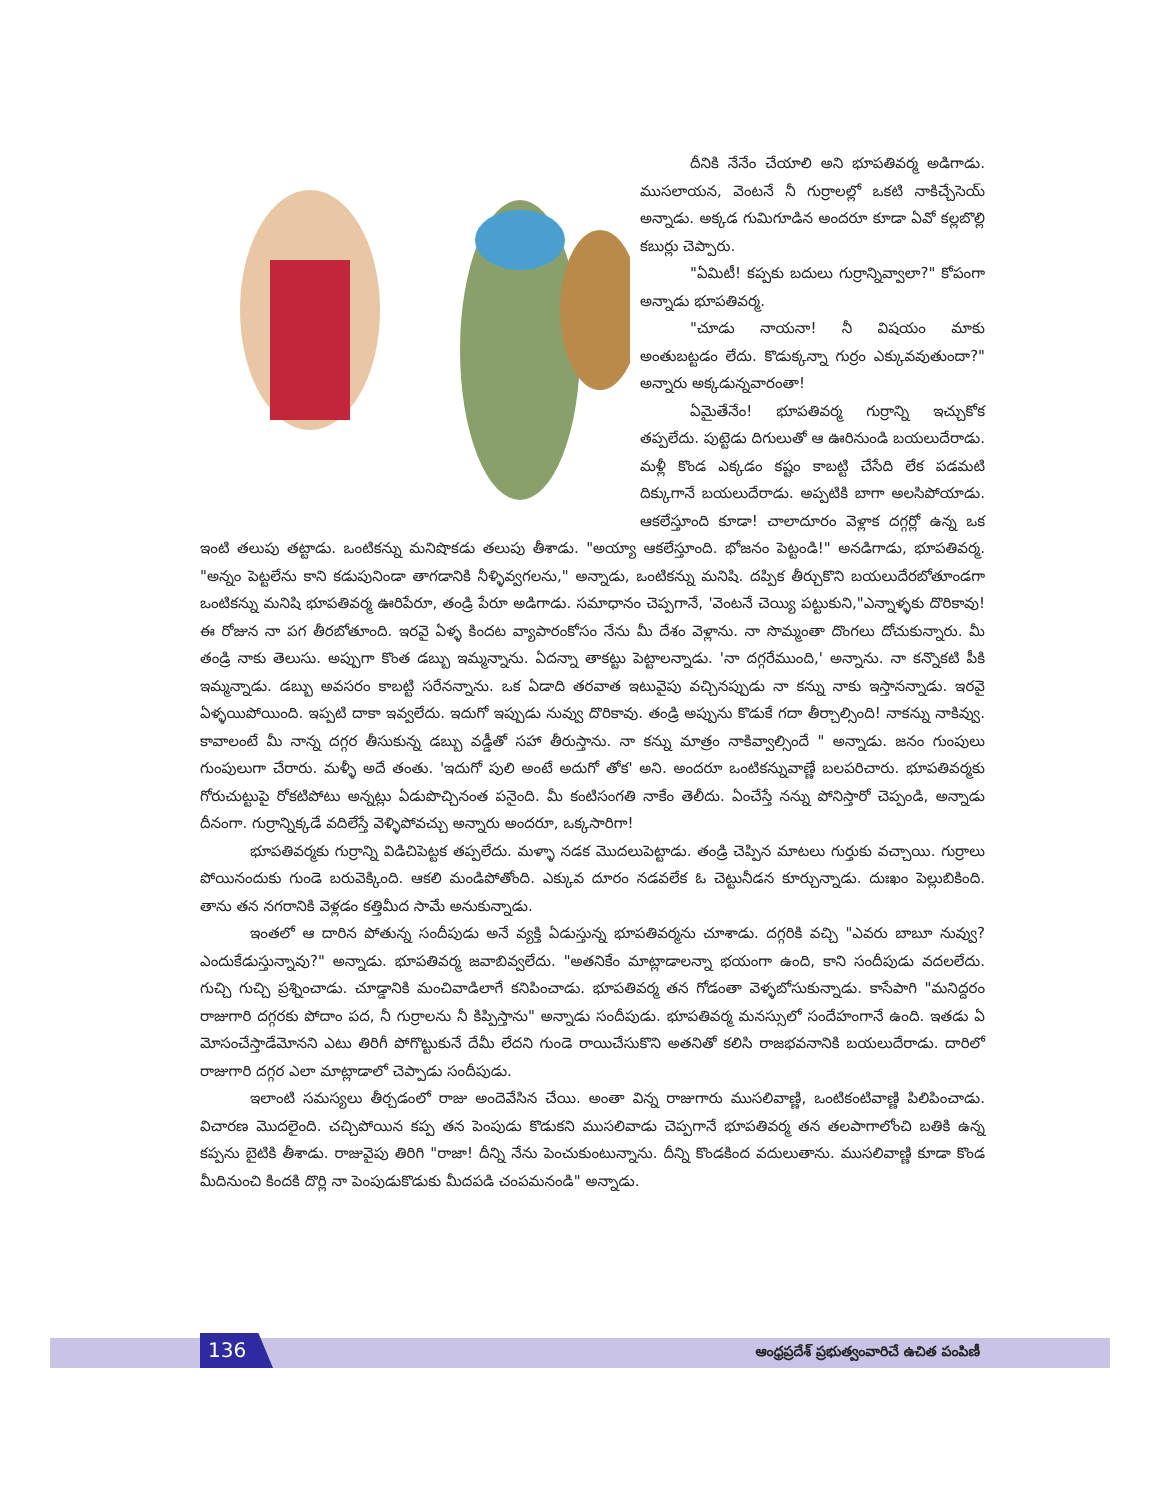దీనికి నేనేం చేయాలి అని భూపతివర్మ అడిగాడు. ముసలాయన, వెంటనే నీ గుర్రాలల్లో ఒకటి నాకిచ్చేసెయ్ అన్నాడు. అక్కడ గుమిగూడిన అందరూ కూడా ఏవో కల్లబొల్లి కబుర్లు చెప్పారు.
"ఏమిటీ! కప్పకు బదులు గుర్రాన్నివ్వాలా?" కోపంగా అన్నాడు భూపతివర్మ.
"చూడు నాయనా! నీ విషయం మాకు అంతుబట్టడం లేదు. కొడుక్కన్నా గుర్రం ఎక్కువవుతుందా?" అన్నారు అక్కడున్నవారంతా!
ఏమైతేనేం! భూపతివర్మ గుర్రాన్ని ఇచ్చుకోక తప్పలేదు. పుట్టెడు దిగులుతో ఆ ఊరినుండి బయలుదేరాడు. మళ్లీ కొండ ఎక్కడం కష్టం కాబట్టి చేసేది లేక పడమటి దిక్కుగానే బయలుదేరాడు. అప్పటికి బాగా అలసిపోయాడు. ఆకలేస్తూంది కూడా! చాలాదూరం వెళ్లాక దగ్గర్లో ఉన్న ఒక ఇంటి తలుపు తట్టాడు. ఒంటికన్ను మనిషొకడు తలుపు తీశాడు. "అయ్యా ఆకలేస్తూంది. భోజనం పెట్టండి!" అనడిగాడు, భూపతివర్మ. "అన్నం పెట్టలేను కాని కడుపునిండా తాగడానికి నీళ్ళివ్వగలను," అన్నాడు, ఒంటికన్ను మనిషి. దప్పిక తీర్చుకొని బయలుదేరబోతూండగా ఒంటికన్ను మనిషి భూపతివర్మ ఊరిపేరూ, తండ్రి పేరూ అడిగాడు. సమాధానం చెప్పగానే, 'వెంటనే చెయ్యి పట్టుకుని,"ఎన్నాళ్ళకు దొరికావు! ఈ రోజున నా పగ తీరబోతూంది. ఇరవై ఏళ్ళ కిందట వ్యాపారంకోసం నేను మీ దేశం వెళ్లాను. నా సొమ్మంతా దొంగలు దోచుకున్నారు. మీ తండ్రి నాకు తెలుసు. అప్పుగా కొంత డబ్బు ఇమ్మన్నాను. ఏదన్నా తాకట్టు పెట్టాలన్నాడు. 'నా దగ్గరేముంది,' అన్నాను. నా కన్నొకటి పీకి ఇమ్మన్నాడు. డబ్బు అవసరం కాబట్టి సరేనన్నాను. ఒక ఏడాది తరవాత ఇటువైపు వచ్చినప్పుడు నా కన్ను నాకు ఇస్తానన్నాడు. ఇరవై ఏళ్ళయిపోయింది. ఇప్పటి దాకా ఇవ్వలేదు. ఇదుగో ఇప్పుడు నువ్వు దొరికావు. తండ్రి అప్పును కొడుకే గదా తీర్చాల్సింది! నాకన్ను నాకివ్వు. కావాలంటే మీ నాన్న దగ్గర తీసుకున్న డబ్బు వడ్డీతో సహా తీరుస్తాను. నా కన్ను మాత్రం నాకివ్వాల్సిందే " అన్నాడు. జనం గుంపులు గుంపులుగా చేరారు. మళ్ళీ అదే తంతు. 'ఇదుగో పులి అంటే అదుగో తోక' అని. అందరూ ఒంటికన్నువాణ్ణే బలపరిచారు. భూపతివర్మకు గోరుచుట్టుపై రోకటిపోటు అన్నట్లు ఏడుపొచ్చినంత పనైంది. మీ కంటిసంగతి నాకేం తెలీదు. ఏంచేస్తే నన్ను పోనిస్తారో చెప్పండి, అన్నాడు దీనంగా. గుర్రాన్నిక్కడే వదిలేస్తే వెళ్ళిపోవచ్చు అన్నారు అందరూ, ఒక్కసారిగా!
భూపతివర్మకు గుర్రాన్ని విడిచిపెట్టక తప్పలేదు. మళ్ళా నడక మొదలుపెట్టాడు. తండ్రి చెప్పిన మాటలు గుర్తుకు వచ్చాయి. గుర్రాలు పోయినందుకు గుండె బరువెక్కింది. ఆకలి మండిపోతోంది. ఎక్కువ దూరం నడవలేక ఓ చెట్టునీడన కూర్చున్నాడు. దుఃఖం పెల్లుబికింది. తాను తన నగరానికి వెళ్లడం కత్తిమీద సామే అనుకున్నాడు.
ఇంతలో ఆ దారిన పోతున్న సందీపుడు అనే వ్యక్తి ఏడుస్తున్న భూపతివర్మను చూశాడు. దగ్గరికి వచ్చి "ఎవరు బాబూ నువ్వు? ఎందుకేడుస్తున్నావు?" అన్నాడు. భూపతివర్మ జవాబివ్వలేదు. "అతనికేం మాట్లాడాలన్నా భయంగా ఉంది, కాని సందీపుడు వదలలేదు. గుచ్చి గుచ్చి ప్రశ్నించాడు. చూడ్డానికి మంచివాడిలాగే కనిపించాడు. భూపతివర్మ తన గోడంతా వెళ్ళబోసుకున్నాడు. కాసేపాగి "మనిద్దరం రాజుగారి దగ్గరకు పోదాం పద, నీ గుర్రాలను నీ కిప్పిస్తాను" అన్నాడు సందీపుడు. భూపతివర్మ మనస్సులో సందేహంగానే ఉంది. ఇతడు ఏ మోసంచేస్తాడేమోనని ఎటు తిరిగీ పోగొట్టుకునే దేమీ లేదని గుండె రాయిచేసుకొని అతనితో కలిసి రాజభవనానికి బయలుదేరాడు. దారిలో రాజుగారి దగ్గర ఎలా మాట్లాడాలో చెప్పాడు సందీపుడు.
ఇలాంటి సమస్యలు తీర్చడంలో రాజు అందెవేసిన చేయి. అంతా విన్న రాజుగారు ముసలివాణ్ణి, ఒంటికంటివాణ్ణి పిలిపించాడు. విచారణ మొదలైంది. చచ్చిపోయిన కప్ప తన పెంపుడు కొడుకని ముసలివాడు చెప్పగానే భూపతివర్మ తన తలపాగాలోంచి బతికి ఉన్న కప్పను బైటికి తీశాడు. రాజువైపు తిరిగి "రాజా! దీన్ని నేను పెంచుకుంటున్నాను. దీన్ని కొండకింద వదులుతాను. ముసలివాణ్ణి కూడా కొండ మీదినుంచి కిందకి దొర్లి నా పెంపుడుకొడుకు మీదపడి చంపమనండి" అన్నాడు.
136
ఆంధ్రప్రదేశ్ ప్రభుత్వంవారిచే ఉచిత పంపిణీ